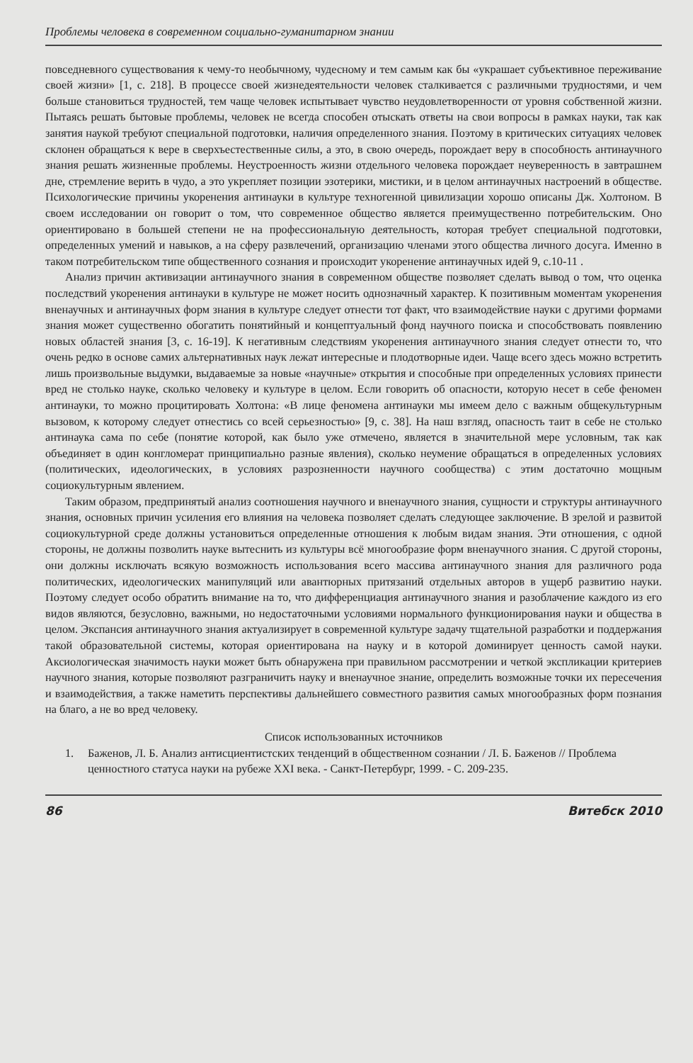Проблемы человека в современном социально-гуманитарном знании
повседневного существования к чему-то необычному, чудесному и тем самым как бы «украшает субъективное переживание своей жизни» [1, с. 218]. В процессе своей жизнедеятельности человек сталкивается с различными трудностями, и чем больше становиться трудностей, тем чаще человек испытывает чувство неудовлетворенности от уровня собственной жизни. Пытаясь решать бытовые проблемы, человек не всегда способен отыскать ответы на свои вопросы в рамках науки, так как занятия наукой требуют специальной подготовки, наличия определенного знания. Поэтому в критических ситуациях человек склонен обращаться к вере в сверхъестественные силы, а это, в свою очередь, порождает веру в способность антинаучного знания решать жизненные проблемы. Неустроенность жизни отдельного человека порождает неуверенность в завтрашнем дне, стремление верить в чудо, а это укрепляет позиции эзотерики, мистики, и в целом антинаучных настроений в обществе. Психологические причины укоренения антинауки в культуре техногенной цивилизации хорошо описаны Дж. Холтоном. В своем исследовании он говорит о том, что современное общество является преимущественно потребительским. Оно ориентировано в большей степени не на профессиональную деятельность, которая требует специальной подготовки, определенных умений и навыков, а на сферу развлечений, организацию членами этого общества личного досуга. Именно в таком потребительском типе общественного сознания и происходит укоренение антинаучных идей 9, с.10-11 .
Анализ причин активизации антинаучного знания в современном обществе позволяет сделать вывод о том, что оценка последствий укоренения антинауки в культуре не может носить однозначный характер. К позитивным моментам укоренения вненаучных и антинаучных форм знания в культуре следует отнести тот факт, что взаимодействие науки с другими формами знания может существенно обогатить понятийный и концептуальный фонд научного поиска и способствовать появлению новых областей знания [3, с. 16-19]. К негативным следствиям укоренения антинаучного знания следует отнести то, что очень редко в основе самих альтернативных наук лежат интересные и плодотворные идеи. Чаще всего здесь можно встретить лишь произвольные выдумки, выдаваемые за новые «научные» открытия и способные при определенных условиях принести вред не столько науке, сколько человеку и культуре в целом. Если говорить об опасности, которую несет в себе феномен антинауки, то можно процитировать Холтона: «В лице феномена антинауки мы имеем дело с важным общекультурным вызовом, к которому следует отнестись со всей серьезностью» [9, с. 38]. На наш взгляд, опасность таит в себе не столько антинаука сама по себе (понятие которой, как было уже отмечено, является в значительной мере условным, так как объединяет в один конгломерат принципиально разные явления), сколько неумение обращаться в определенных условиях (политических, идеологических, в условиях разрозненности научного сообщества) с этим достаточно мощным социокультурным явлением.
Таким образом, предпринятый анализ соотношения научного и вненаучного знания, сущности и структуры антинаучного знания, основных причин усиления его влияния на человека позволяет сделать следующее заключение. В зрелой и развитой социокультурной среде должны установиться определенные отношения к любым видам знания. Эти отношения, с одной стороны, не должны позволить науке вытеснить из культуры всё многообразие форм вненаучного знания. С другой стороны, они должны исключать всякую возможность использования всего массива антинаучного знания для различного рода политических, идеологических манипуляций или авантюрных притязаний отдельных авторов в ущерб развитию науки. Поэтому следует особо обратить внимание на то, что дифференциация антинаучного знания и разоблачение каждого из его видов являются, безусловно, важными, но недостаточными условиями нормального функционирования науки и общества в целом. Экспансия антинаучного знания актуализирует в современной культуре задачу тщательной разработки и поддержания такой образовательной системы, которая ориентирована на науку и в которой доминирует ценность самой науки. Аксиологическая значимость науки может быть обнаружена при правильном рассмотрении и четкой экспликации критериев научного знания, которые позволяют разграничить науку и вненаучное знание, определить возможные точки их пересечения и взаимодействия, а также наметить перспективы дальнейшего совместного развития самых многообразных форм познания на благо, а не во вред человеку.
Список использованных источников
1. Баженов, Л. Б. Анализ антисциентистских тенденций в общественном сознании / Л. Б. Баженов // Проблема ценностного статуса науки на рубеже XXI века. - Санкт-Петербург, 1999. - С. 209-235.
86 Витебск 2010